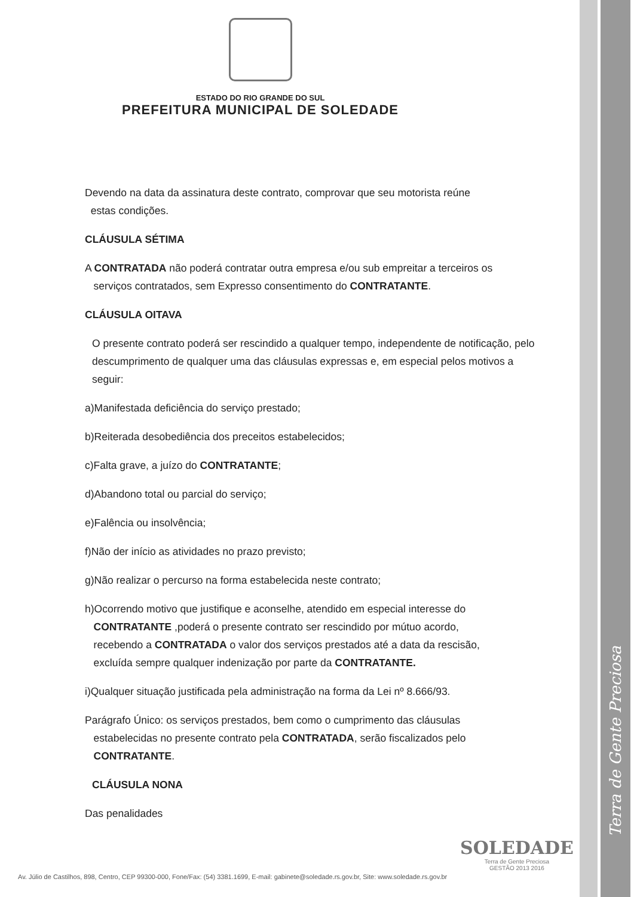Terra de Gente Preciosa
ESTADO DO RIO GRANDE DO SUL
PREFEITURA MUNICIPAL DE SOLEDADE
Devendo na data da assinatura deste contrato, comprovar que seu motorista reúne
estas condições.
CLÁUSULA SÉTIMA
A CONTRATADA não poderá contratar outra empresa e/ou sub empreitar a terceiros os
serviços contratados, sem Expresso consentimento do CONTRATANTE.
CLÁUSULA OITAVA
O presente contrato poderá ser rescindido a qualquer tempo, independente de notificação, pelo descumprimento de qualquer uma das cláusulas expressas e, em especial pelos motivos a seguir:
a)Manifestada deficiência do serviço prestado;
b)Reiterada desobediência dos preceitos estabelecidos;
c)Falta grave, a juízo do CONTRATANTE;
d)Abandono total ou parcial do serviço;
e)Falência ou insolvência;
f)Não der início as atividades no prazo previsto;
g)Não realizar o percurso na forma estabelecida neste contrato;
h)Ocorrendo motivo que justifique e aconselhe, atendido em especial interesse do
CONTRATANTE ,poderá o presente contrato ser rescindido por mútuo acordo,
recebendo a CONTRATADA o valor dos serviços prestados até a data da rescisão,
excluída sempre qualquer indenização por parte da CONTRATANTE.
i)Qualquer situação justificada pela administração na forma da Lei nº 8.666/93.
Parágrafo Único: os serviços prestados, bem como o cumprimento das cláusulas
estabelecidas no presente contrato pela CONTRATADA, serão fiscalizados pelo
CONTRATANTE.
CLÁUSULA NONA
Das penalidades
SOLEDADE
Terra de Gente Preciosa
GESTÃO 2013 2016
Av. Júlio de Castilhos, 898, Centro, CEP 99300-000, Fone/Fax: (54) 3381.1699, E-mail: gabinete@soledade.rs.gov.br, Site: www.soledade.rs.gov.br